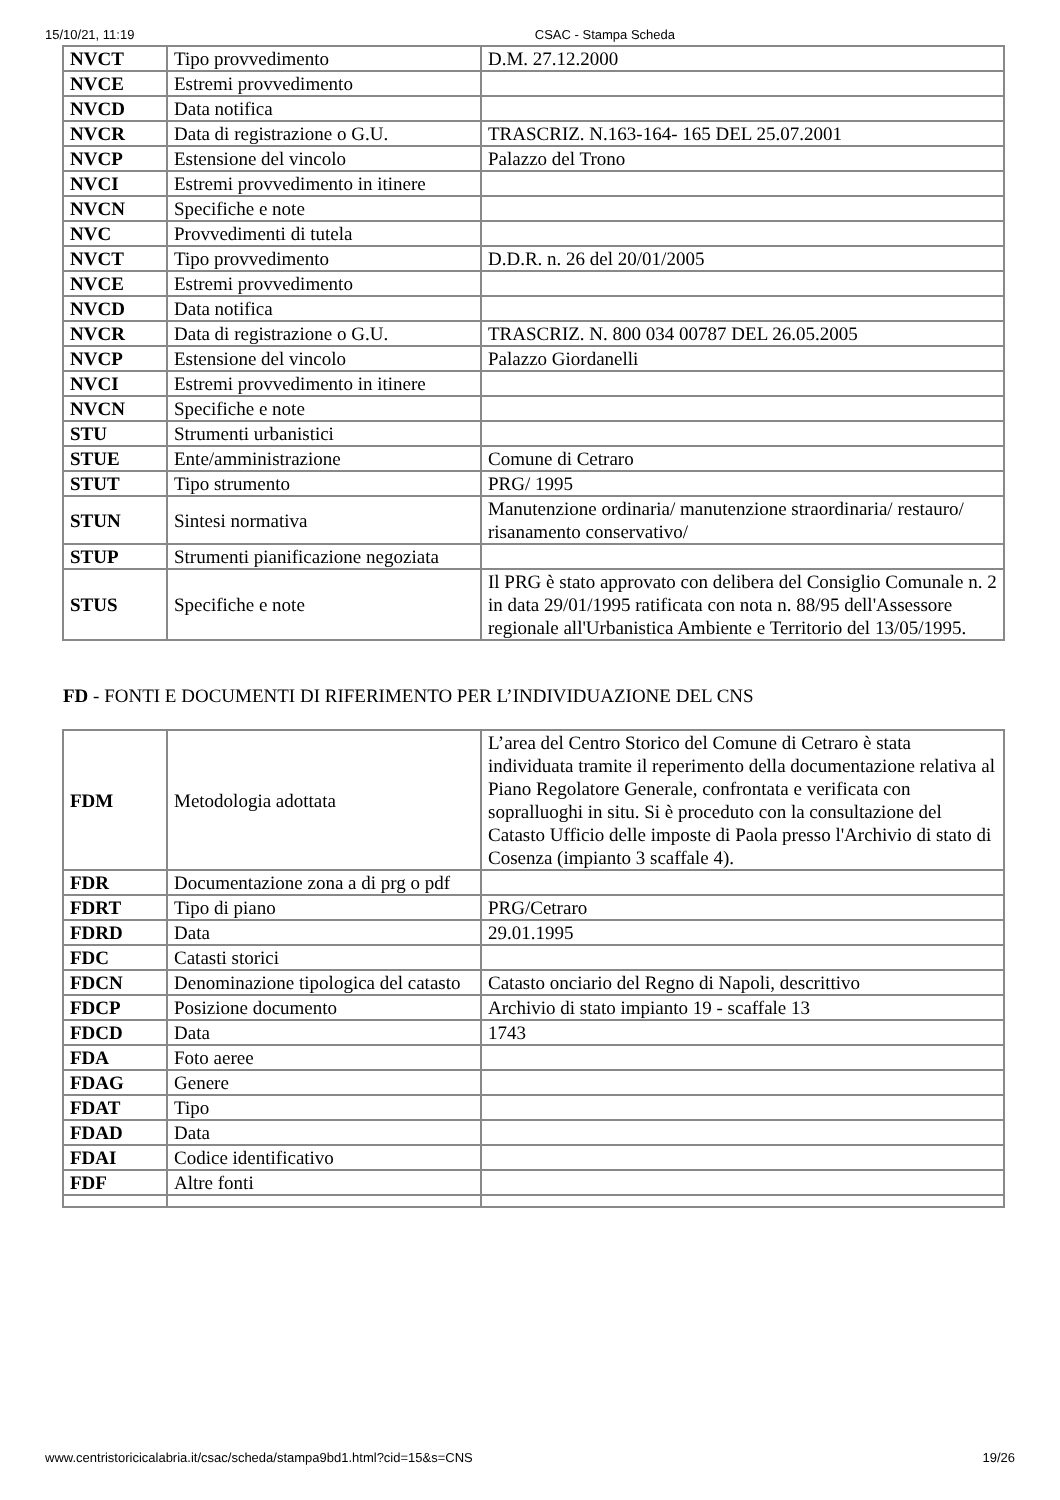15/10/21, 11:19 CSAC - Stampa Scheda
| NVCT | Tipo provvedimento | D.M. 27.12.2000 |
| NVCE | Estremi provvedimento | |
| NVCD | Data notifica | |
| NVCR | Data di registrazione o G.U. | TRASCRIZ. N.163-164- 165 DEL 25.07.2001 |
| NVCP | Estensione del vincolo | Palazzo del Trono |
| NVCI | Estremi provvedimento in itinere | |
| NVCN | Specifiche e note | |
| NVC | Provvedimenti di tutela | |
| NVCT | Tipo provvedimento | D.D.R. n. 26 del 20/01/2005 |
| NVCE | Estremi provvedimento | |
| NVCD | Data notifica | |
| NVCR | Data di registrazione o G.U. | TRASCRIZ. N. 800 034 00787 DEL 26.05.2005 |
| NVCP | Estensione del vincolo | Palazzo Giordanelli |
| NVCI | Estremi provvedimento in itinere | |
| NVCN | Specifiche e note | |
| STU | Strumenti urbanistici | |
| STUE | Ente/amministrazione | Comune di Cetraro |
| STUT | Tipo strumento | PRG/ 1995 |
| STUN | Sintesi normativa | Manutenzione ordinaria/ manutenzione straordinaria/ restauro/ risanamento conservativo/ |
| STUP | Strumenti pianificazione negoziata | |
| STUS | Specifiche e note | Il PRG è stato approvato con delibera del Consiglio Comunale n. 2 in data 29/01/1995 ratificata con nota n. 88/95 dell'Assessore regionale all'Urbanistica Ambiente e Territorio del 13/05/1995. |
FD - FONTI E DOCUMENTI DI RIFERIMENTO PER L’INDIVIDUAZIONE DEL CNS
| FDM | Metodologia adottata | L’area del Centro Storico del Comune di Cetraro è stata individuata tramite il reperimento della documentazione relativa al Piano Regolatore Generale, confrontata e verificata con sopralluoghi in situ. Si è proceduto con la consultazione del Catasto Ufficio delle imposte di Paola presso l'Archivio di stato di Cosenza (impianto 3 scaffale 4). |
| FDR | Documentazione zona a di prg o pdf | |
| FDRT | Tipo di piano | PRG/Cetraro |
| FDRD | Data | 29.01.1995 |
| FDC | Catasti storici | |
| FDCN | Denominazione tipologica del catasto | Catasto onciario del Regno di Napoli, descrittivo |
| FDCP | Posizione documento | Archivio di stato impianto 19 - scaffale 13 |
| FDCD | Data | 1743 |
| FDA | Foto aeree | |
| FDAG | Genere | |
| FDAT | Tipo | |
| FDAD | Data | |
| FDAI | Codice identificativo | |
| FDF | Altre fonti | |
www.centristoricicalabria.it/csac/scheda/stampa9bd1.html?cid=15&s=CNS 19/26